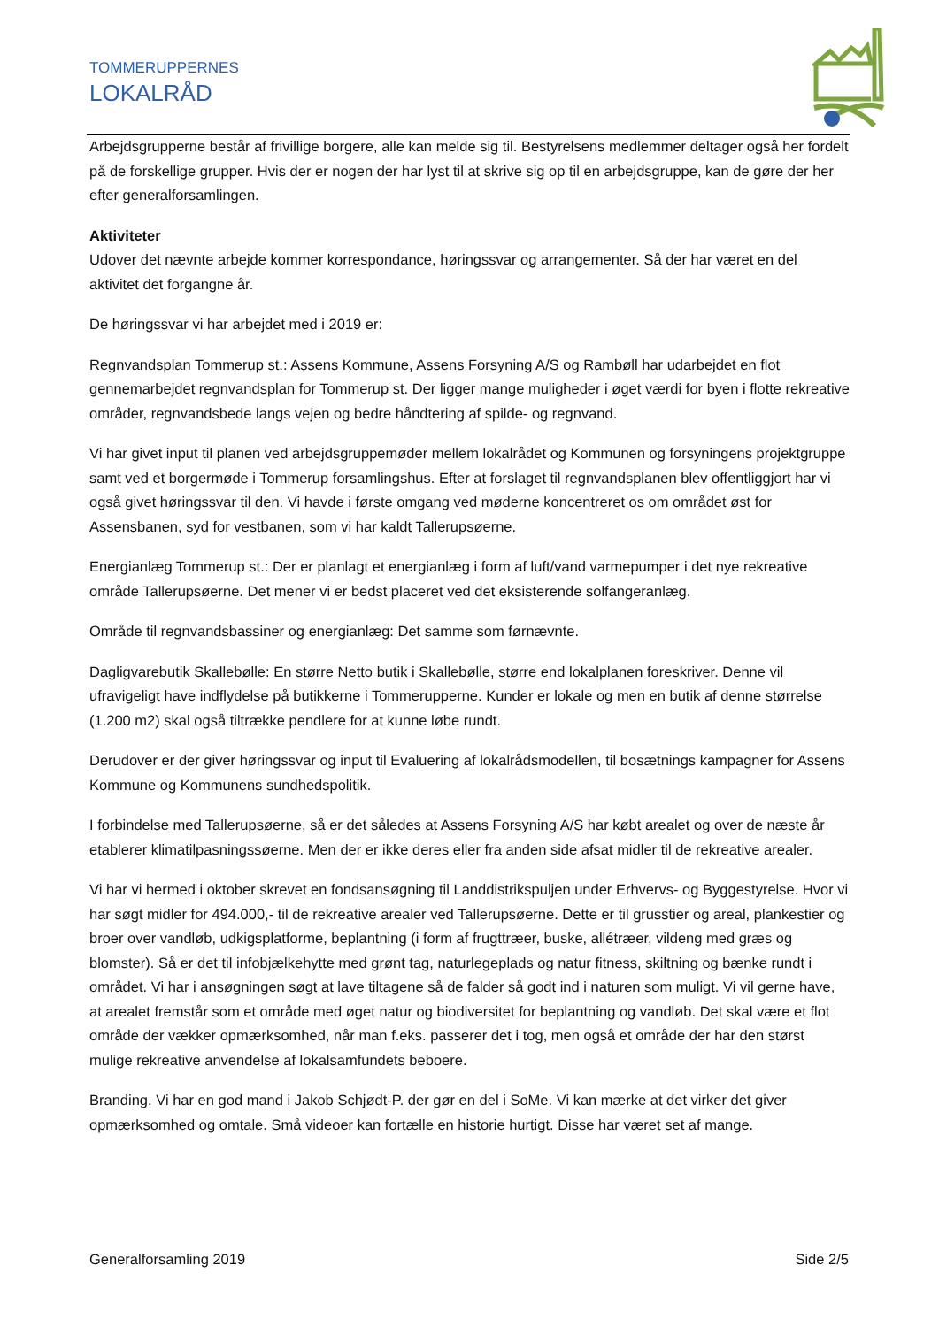TOMMERUPPERNES
LOKALRÅD
Arbejdsgrupperne består af frivillige borgere, alle kan melde sig til. Bestyrelsens medlemmer deltager også her fordelt på de forskellige grupper. Hvis der er nogen der har lyst til at skrive sig op til en arbejdsgruppe, kan de gøre der her efter generalforsamlingen.
Aktiviteter
Udover det nævnte arbejde kommer korrespondance, høringssvar og arrangementer. Så der har været en del aktivitet det forgangne år.
De høringssvar vi har arbejdet med i 2019 er:
Regnvandsplan Tommerup st.: Assens Kommune, Assens Forsyning A/S og Rambøll har udarbejdet en flot gennemarbejdet regnvandsplan for Tommerup st. Der ligger mange muligheder i øget værdi for byen i flotte rekreative områder, regnvandsbede langs vejen og bedre håndtering af spilde- og regnvand.
Vi har givet input til planen ved arbejdsgruppemøder mellem lokalrådet og Kommunen og forsyningens projektgruppe samt ved et borgermøde i Tommerup forsamlingshus. Efter at forslaget til regnvandsplanen blev offentliggjort har vi også givet høringssvar til den. Vi havde i første omgang ved møderne koncentreret os om området øst for Assensbanen, syd for vestbanen, som vi har kaldt Tallerupsøerne.
Energianlæg Tommerup st.: Der er planlagt et energianlæg i form af luft/vand varmepumper i det nye rekreative område Tallerupsøerne. Det mener vi er bedst placeret ved det eksisterende solfangeranlæg.
Område til regnvandsbassiner og energianlæg: Det samme som førnævnte.
Dagligvarebutik Skallebølle: En større Netto butik i Skallebølle, større end lokalplanen foreskriver. Denne vil ufravigeligt have indflydelse på butikkerne i Tommerupperne. Kunder er lokale og men en butik af denne størrelse (1.200 m2) skal også tiltrække pendlere for at kunne løbe rundt.
Derudover er der giver høringssvar og input til Evaluering af lokalrådsmodellen, til bosætnings kampagner for Assens Kommune og Kommunens sundhedspolitik.
I forbindelse med Tallerupsøerne, så er det således at Assens Forsyning A/S har købt arealet og over de næste år etablerer klimatilpasningssøerne. Men der er ikke deres eller fra anden side afsat midler til de rekreative arealer.
Vi har vi hermed i oktober skrevet en fondsansøgning til Landdistrikspuljen under Erhvervs- og Byggestyrelse. Hvor vi har søgt midler for 494.000,- til de rekreative arealer ved Tallerupsøerne. Dette er til grusstier og areal, plankestier og broer over vandløb, udkigsplatforme, beplantning (i form af frugttræer, buske, allétræer, vildeng med græs og blomster). Så er det til infobjælkehytte med grønt tag, naturlegeplads og natur fitness, skiltning og bænke rundt i området. Vi har i ansøgningen søgt at lave tiltagene så de falder så godt ind i naturen som muligt. Vi vil gerne have, at arealet fremstår som et område med øget natur og biodiversitet for beplantning og vandløb. Det skal være et flot område der vækker opmærksomhed, når man f.eks. passerer det i tog, men også et område der har den størst mulige rekreative anvendelse af lokalsamfundets beboere.
Branding. Vi har en god mand i Jakob Schjødt-P. der gør en del i SoMe. Vi kan mærke at det virker det giver opmærksomhed og omtale. Små videoer kan fortælle en historie hurtigt. Disse har været set af mange.
Generalforsamling 2019 Side 2/5